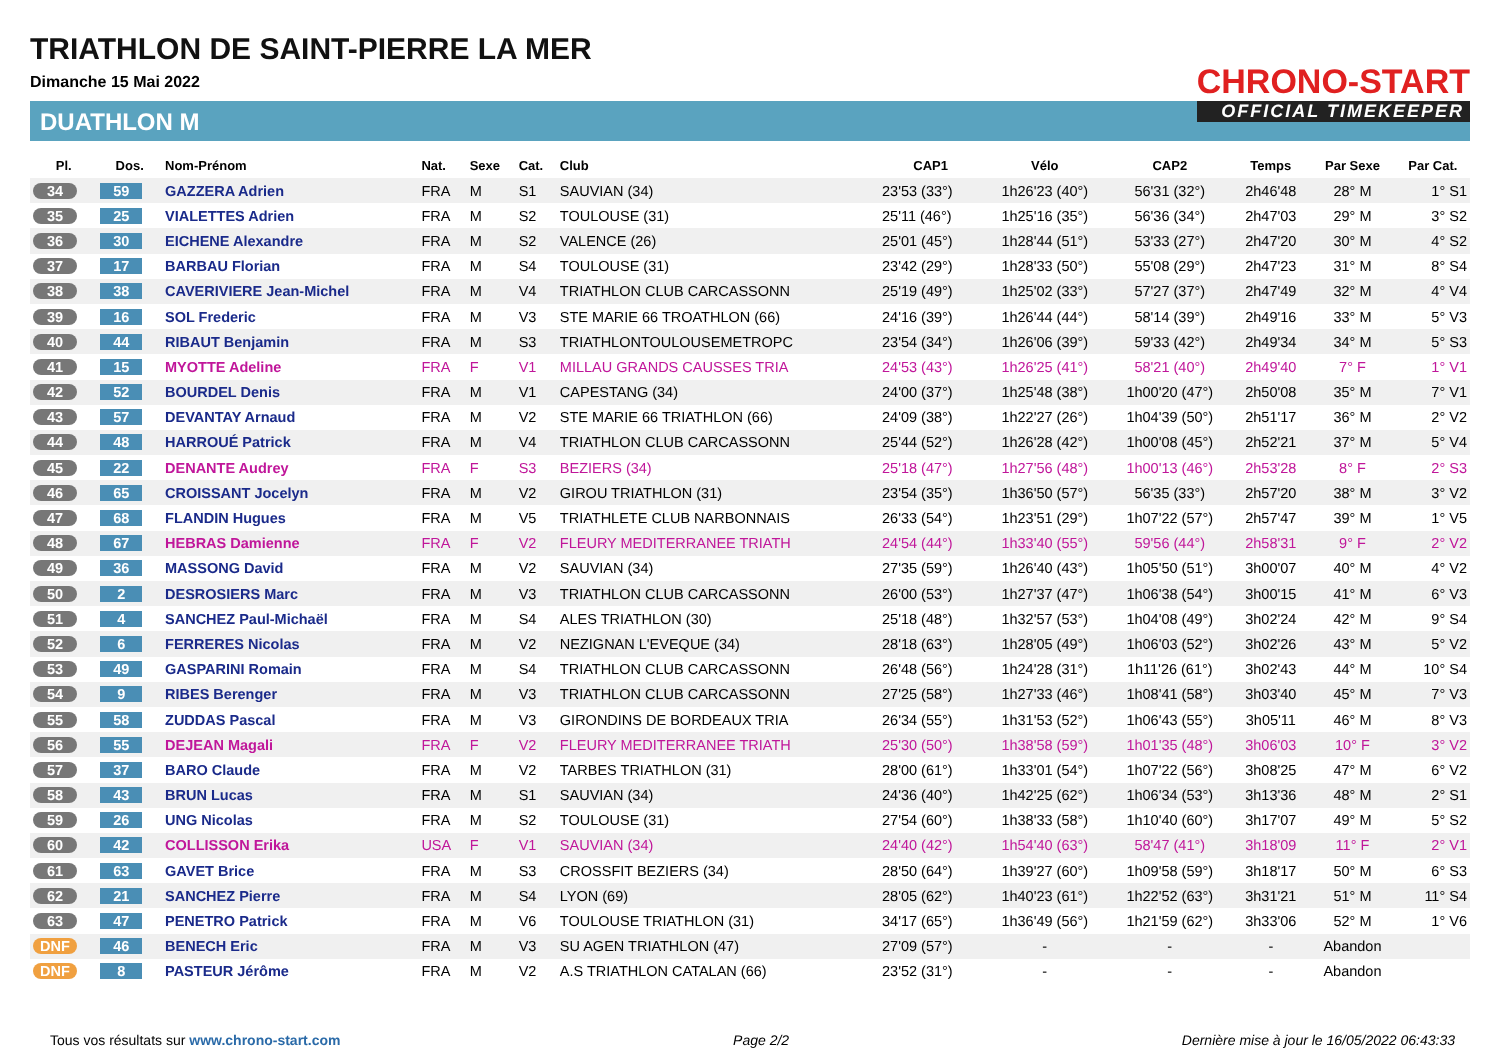TRIATHLON DE SAINT-PIERRE LA MER
Dimanche 15 Mai 2022
DUATHLON M
CHRONO-START
OFFICIAL TIMEKEEPER
| Pl. | Dos. | Nom-Prénom | Nat. | Sexe | Cat. | Club | CAP1 | Vélo | CAP2 | Temps | Par Sexe | Par Cat. |
| --- | --- | --- | --- | --- | --- | --- | --- | --- | --- | --- | --- | --- |
| 34 | 59 | GAZZERA Adrien | FRA | M | S1 | SAUVIAN (34) | 23'53 (33°) | 1h26'23 (40°) | 56'31 (32°) | 2h46'48 | 28° M | 1° S1 |
| 35 | 25 | VIALETTES Adrien | FRA | M | S2 | TOULOUSE (31) | 25'11 (46°) | 1h25'16 (35°) | 56'36 (34°) | 2h47'03 | 29° M | 3° S2 |
| 36 | 30 | EICHENE Alexandre | FRA | M | S2 | VALENCE (26) | 25'01 (45°) | 1h28'44 (51°) | 53'33 (27°) | 2h47'20 | 30° M | 4° S2 |
| 37 | 17 | BARBAU Florian | FRA | M | S4 | TOULOUSE (31) | 23'42 (29°) | 1h28'33 (50°) | 55'08 (29°) | 2h47'23 | 31° M | 8° S4 |
| 38 | 38 | CAVERIVIERE Jean-Michel | FRA | M | V4 | TRIATHLON CLUB CARCASSONN | 25'19 (49°) | 1h25'02 (33°) | 57'27 (37°) | 2h47'49 | 32° M | 4° V4 |
| 39 | 16 | SOL Frederic | FRA | M | V3 | STE MARIE 66 TROATHLON (66) | 24'16 (39°) | 1h26'44 (44°) | 58'14 (39°) | 2h49'16 | 33° M | 5° V3 |
| 40 | 44 | RIBAUT Benjamin | FRA | M | S3 | TRIATHLONTOULOUSEMETROPC | 23'54 (34°) | 1h26'06 (39°) | 59'33 (42°) | 2h49'34 | 34° M | 5° S3 |
| 41 | 15 | MYOTTE Adeline | FRA | F | V1 | MILLAU GRANDS CAUSSES TRIA | 24'53 (43°) | 1h26'25 (41°) | 58'21 (40°) | 2h49'40 | 7° F | 1° V1 |
| 42 | 52 | BOURDEL Denis | FRA | M | V1 | CAPESTANG (34) | 24'00 (37°) | 1h25'48 (38°) | 1h00'20 (47°) | 2h50'08 | 35° M | 7° V1 |
| 43 | 57 | DEVANTAY Arnaud | FRA | M | V2 | STE MARIE 66 TRIATHLON (66) | 24'09 (38°) | 1h22'27 (26°) | 1h04'39 (50°) | 2h51'17 | 36° M | 2° V2 |
| 44 | 48 | HARROUÉ Patrick | FRA | M | V4 | TRIATHLON CLUB CARCASSONN | 25'44 (52°) | 1h26'28 (42°) | 1h00'08 (45°) | 2h52'21 | 37° M | 5° V4 |
| 45 | 22 | DENANTE Audrey | FRA | F | S3 | BEZIERS (34) | 25'18 (47°) | 1h27'56 (48°) | 1h00'13 (46°) | 2h53'28 | 8° F | 2° S3 |
| 46 | 65 | CROISSANT Jocelyn | FRA | M | V2 | GIROU TRIATHLON (31) | 23'54 (35°) | 1h36'50 (57°) | 56'35 (33°) | 2h57'20 | 38° M | 3° V2 |
| 47 | 68 | FLANDIN Hugues | FRA | M | V5 | TRIATHLETE CLUB NARBONNAIS | 26'33 (54°) | 1h23'51 (29°) | 1h07'22 (57°) | 2h57'47 | 39° M | 1° V5 |
| 48 | 67 | HEBRAS Damienne | FRA | F | V2 | FLEURY MEDITERRANEE TRIATH | 24'54 (44°) | 1h33'40 (55°) | 59'56 (44°) | 2h58'31 | 9° F | 2° V2 |
| 49 | 36 | MASSONG David | FRA | M | V2 | SAUVIAN (34) | 27'35 (59°) | 1h26'40 (43°) | 1h05'50 (51°) | 3h00'07 | 40° M | 4° V2 |
| 50 | 2 | DESROSIERS Marc | FRA | M | V3 | TRIATHLON CLUB CARCASSONN | 26'00 (53°) | 1h27'37 (47°) | 1h06'38 (54°) | 3h00'15 | 41° M | 6° V3 |
| 51 | 4 | SANCHEZ Paul-Michaël | FRA | M | S4 | ALES TRIATHLON (30) | 25'18 (48°) | 1h32'57 (53°) | 1h04'08 (49°) | 3h02'24 | 42° M | 9° S4 |
| 52 | 6 | FERRERES Nicolas | FRA | M | V2 | NEZIGNAN L'EVEQUE (34) | 28'18 (63°) | 1h28'05 (49°) | 1h06'03 (52°) | 3h02'26 | 43° M | 5° V2 |
| 53 | 49 | GASPARINI Romain | FRA | M | S4 | TRIATHLON CLUB CARCASSONN | 26'48 (56°) | 1h24'28 (31°) | 1h11'26 (61°) | 3h02'43 | 44° M | 10° S4 |
| 54 | 9 | RIBES Berenger | FRA | M | V3 | TRIATHLON CLUB CARCASSONN | 27'25 (58°) | 1h27'33 (46°) | 1h08'41 (58°) | 3h03'40 | 45° M | 7° V3 |
| 55 | 58 | ZUDDAS Pascal | FRA | M | V3 | GIRONDINS DE BORDEAUX TRIA | 26'34 (55°) | 1h31'53 (52°) | 1h06'43 (55°) | 3h05'11 | 46° M | 8° V3 |
| 56 | 55 | DEJEAN Magali | FRA | F | V2 | FLEURY MEDITERRANEE TRIATH | 25'30 (50°) | 1h38'58 (59°) | 1h01'35 (48°) | 3h06'03 | 10° F | 3° V2 |
| 57 | 37 | BARO Claude | FRA | M | V2 | TARBES TRIATHLON (31) | 28'00 (61°) | 1h33'01 (54°) | 1h07'22 (56°) | 3h08'25 | 47° M | 6° V2 |
| 58 | 43 | BRUN Lucas | FRA | M | S1 | SAUVIAN (34) | 24'36 (40°) | 1h42'25 (62°) | 1h06'34 (53°) | 3h13'36 | 48° M | 2° S1 |
| 59 | 26 | UNG Nicolas | FRA | M | S2 | TOULOUSE (31) | 27'54 (60°) | 1h38'33 (58°) | 1h10'40 (60°) | 3h17'07 | 49° M | 5° S2 |
| 60 | 42 | COLLISSON Erika | USA | F | V1 | SAUVIAN (34) | 24'40 (42°) | 1h54'40 (63°) | 58'47 (41°) | 3h18'09 | 11° F | 2° V1 |
| 61 | 63 | GAVET Brice | FRA | M | S3 | CROSSFIT BEZIERS (34) | 28'50 (64°) | 1h39'27 (60°) | 1h09'58 (59°) | 3h18'17 | 50° M | 6° S3 |
| 62 | 21 | SANCHEZ Pierre | FRA | M | S4 | LYON (69) | 28'05 (62°) | 1h40'23 (61°) | 1h22'52 (63°) | 3h31'21 | 51° M | 11° S4 |
| 63 | 47 | PENETRO Patrick | FRA | M | V6 | TOULOUSE TRIATHLON (31) | 34'17 (65°) | 1h36'49 (56°) | 1h21'59 (62°) | 3h33'06 | 52° M | 1° V6 |
| DNF | 46 | BENECH Eric | FRA | M | V3 | SU AGEN TRIATHLON (47) | 27'09 (57°) | - | - | - | Abandon | |
| DNF | 8 | PASTEUR Jérôme | FRA | M | V2 | A.S TRIATHLON CATALAN (66) | 23'52 (31°) | - | - | - | Abandon | |
Tous vos résultats sur www.chrono-start.com Page 2/2 Dernière mise à jour le 16/05/2022 06:43:33